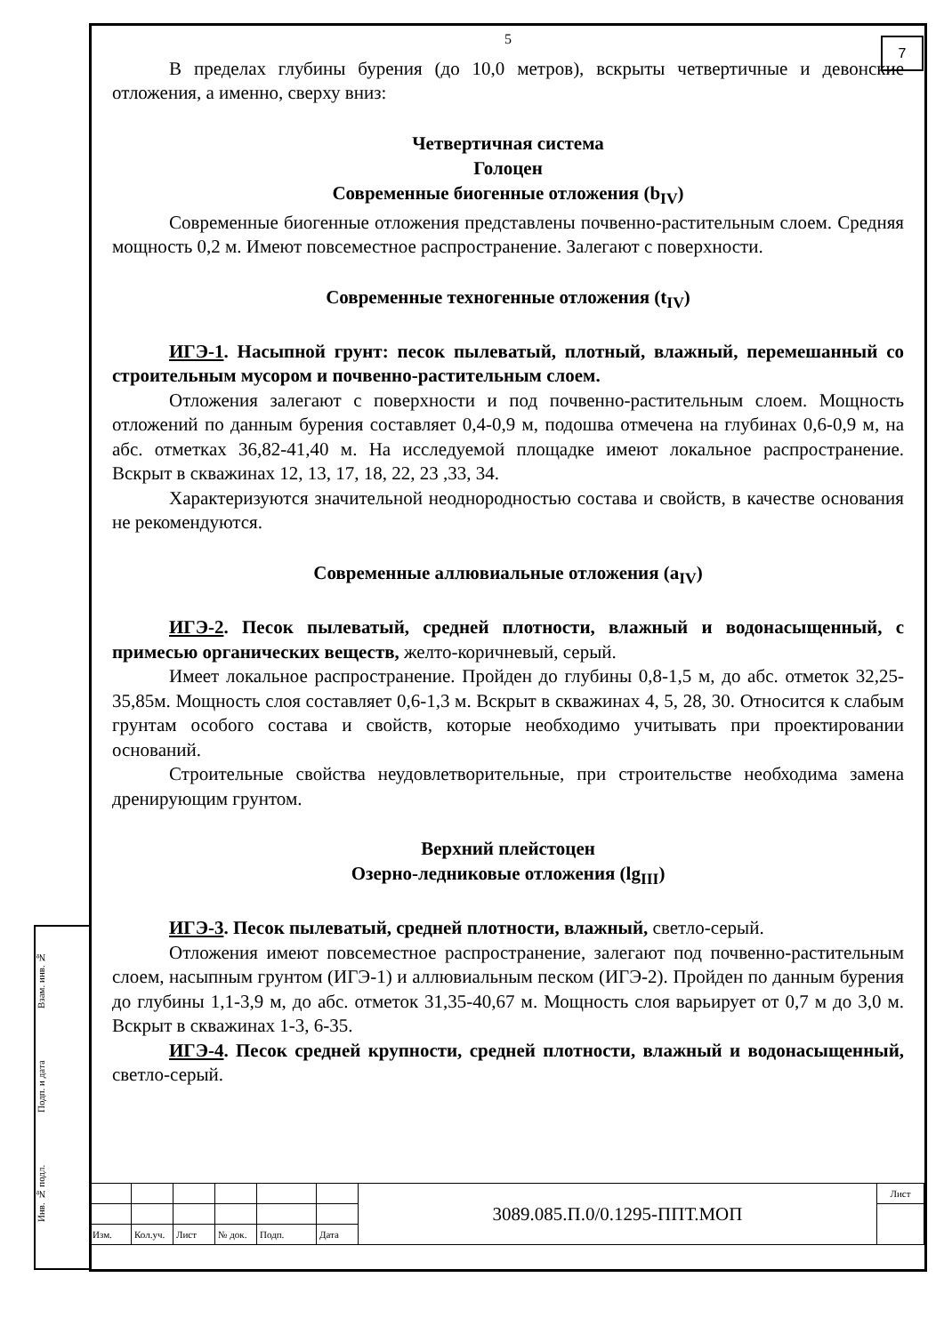7
Взам. инв. №
Подп. и дата
Инв. № подл.
5
В пределах глубины бурения (до 10,0 метров), вскрыты четвертичные и девонские отложения, а именно, сверху вниз:
Четвертичная система
Голоцен
Современные биогенные отложения (b<sub>IV</sub>)
Современные биогенные отложения представлены почвенно-растительным слоем. Средняя мощность 0,2 м. Имеют повсеместное распространение. Залегают с поверхности.
Современные техногенные отложения (t<sub>IV</sub>)
ИГЭ-1. Насыпной грунт: песок пылеватый, плотный, влажный, перемешанный со строительным мусором и почвенно-растительным слоем.
Отложения залегают с поверхности и под почвенно-растительным слоем. Мощность отложений по данным бурения составляет 0,4-0,9 м, подошва отмечена на глубинах 0,6-0,9 м, на абс. отметках 36,82-41,40 м. На исследуемой площадке имеют локальное распространение. Вскрыт в скважинах 12, 13, 17, 18, 22, 23 ,33, 34.
Характеризуются значительной неоднородностью состава и свойств, в качестве основания не рекомендуются.
Современные аллювиальные отложения (a<sub>IV</sub>)
ИГЭ-2. Песок пылеватый, средней плотности, влажный и водонасыщенный, с примесью органических веществ, желто-коричневый, серый.
Имеет локальное распространение. Пройден до глубины 0,8-1,5 м, до абс. отметок 32,25-35,85м. Мощность слоя составляет 0,6-1,3 м. Вскрыт в скважинах 4, 5, 28, 30. Относится к слабым грунтам особого состава и свойств, которые необходимо учитывать при проектировании оснований.
Строительные свойства неудовлетворительные, при строительстве необходима замена дренирующим грунтом.
Верхний плейстоцен
Озерно-ледниковые отложения (lg<sub>III</sub>)
ИГЭ-3. Песок пылеватый, средней плотности, влажный, светло-серый.
Отложения имеют повсеместное распространение, залегают под почвенно-растительным слоем, насыпным грунтом (ИГЭ-1) и аллювиальным песком (ИГЭ-2). Пройден по данным бурения до глубины 1,1-3,9 м, до абс. отметок 31,35-40,67 м. Мощность слоя варьирует от 0,7 м до 3,0 м. Вскрыт в скважинах 1-3, 6-35.
ИГЭ-4. Песок средней крупности, средней плотности, влажный и водонасыщенный, светло-серый.
| | | | | | | 3089.085.П.0/0.1295-ППТ.МОП | Лист |
| Изм. | Кол.уч. | Лист | № док. | Подп. | Дата | | |